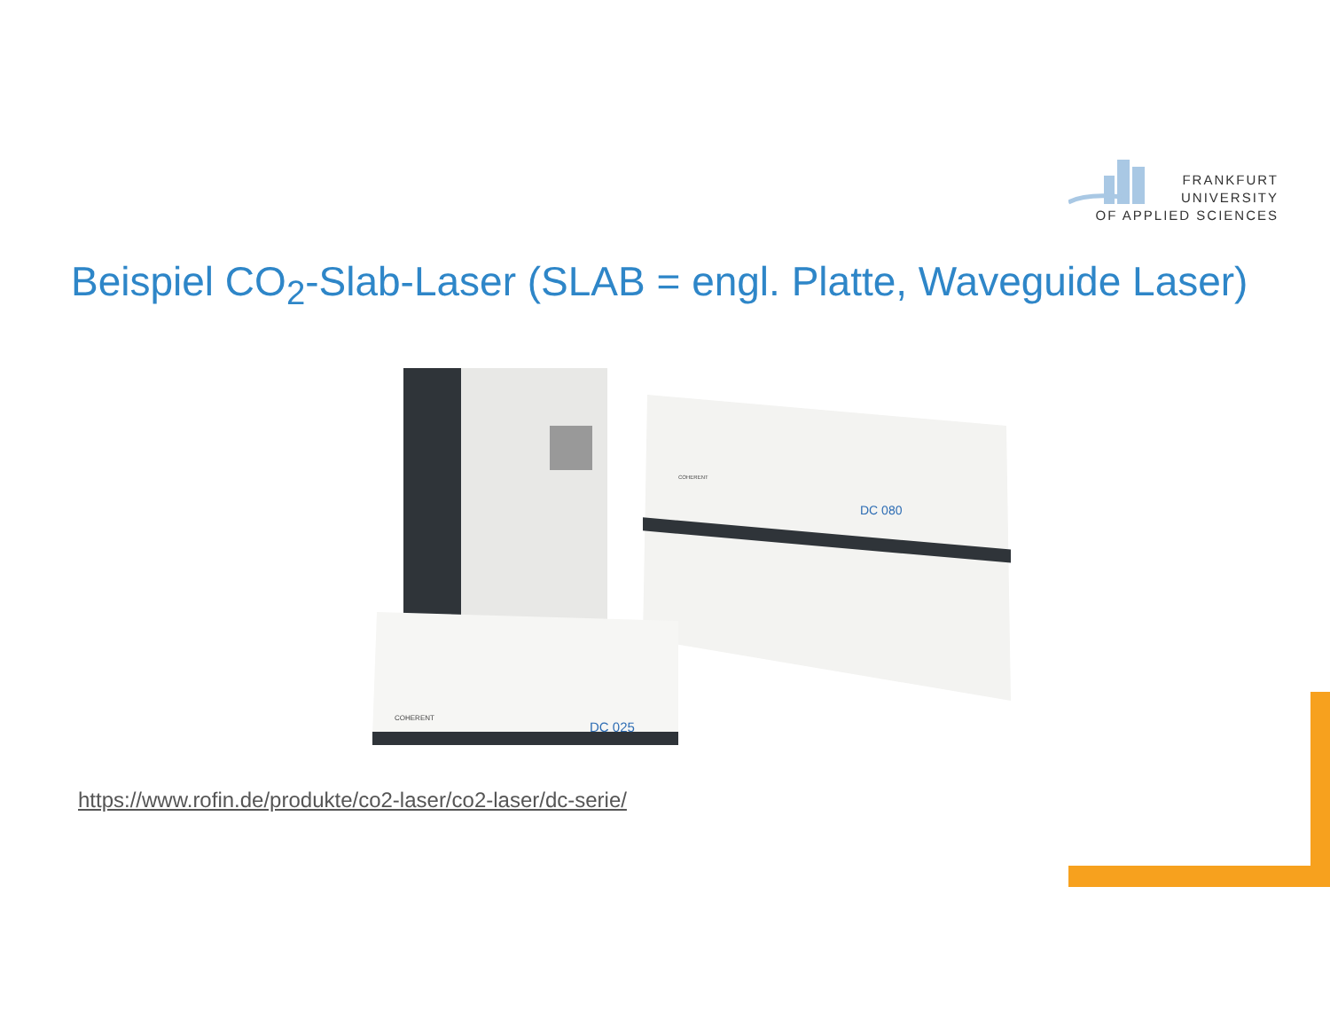FRANKFURT
UNIVERSITY
OF APPLIED SCIENCES
Beispiel CO<sub>2</sub>-Slab-Laser (SLAB = engl. Platte, Waveguide Laser)
DC 080
DC 025
COHERENT
COHERENT
https://www.rofin.de/produkte/co2-laser/co2-laser/dc-serie/